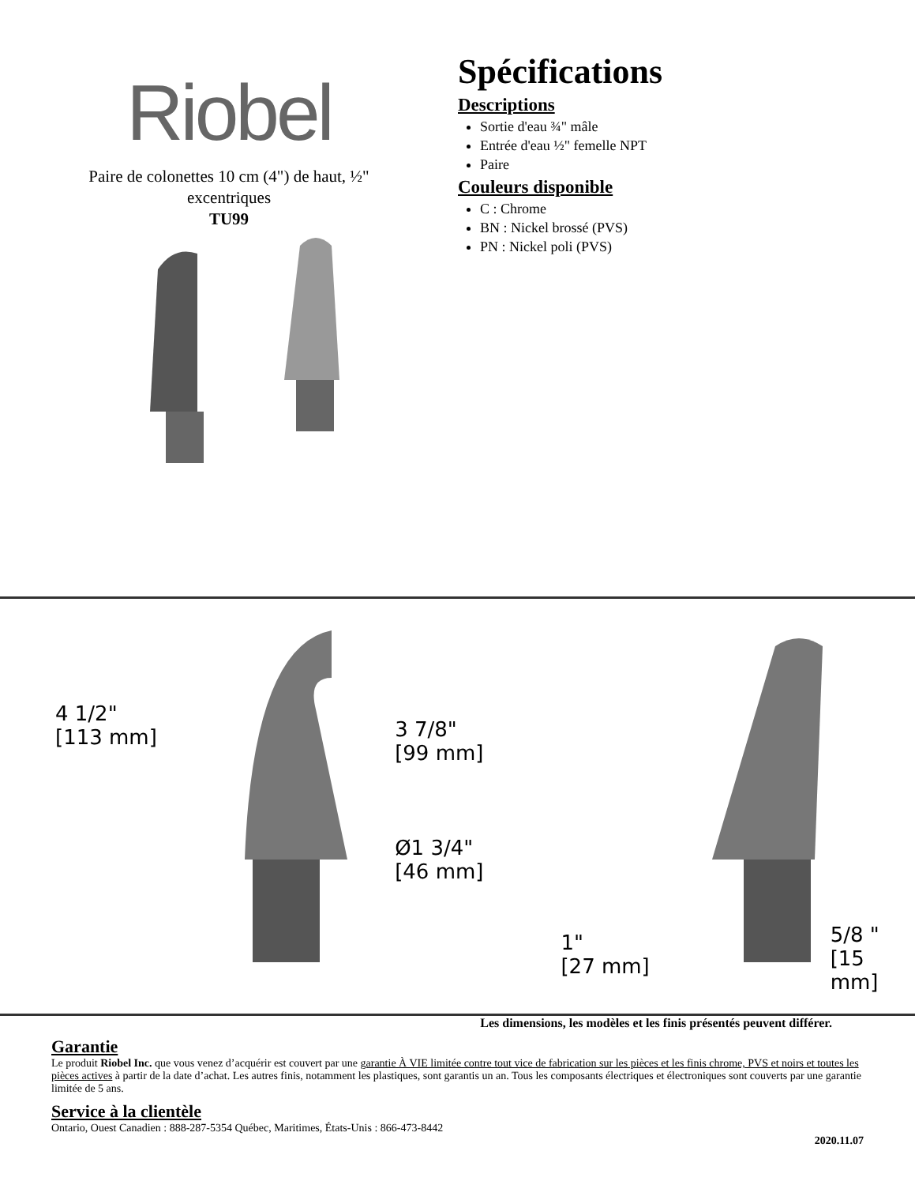Riobel
Paire de colonettes 10 cm (4") de haut, ½"
excentriques
TU99
Spécifications
Descriptions
Sortie d'eau ¾" mâle
Entrée d'eau ½" femelle NPT
Paire
Couleurs disponible
C : Chrome
BN : Nickel brossé (PVS)
PN : Nickel poli (PVS)
4 1/2"
[113 mm]
3 7/8"
[99 mm]
Ø1 3/4"
[46 mm]
1"
[27 mm]
5/8 "
[15 mm]
Les dimensions, les modèles et les finis présentés peuvent différer.
Garantie
Le produit Riobel Inc. que vous venez d’acquérir est couvert par une garantie À VIE limitée contre tout vice de fabrication sur les pièces et les finis chrome, PVS et noirs et toutes les pièces actives à partir de la date d’achat. Les autres finis, notamment les plastiques, sont garantis un an. Tous les composants électriques et électroniques sont couverts par une garantie limitée de 5 ans.
Service à la clientèle
Ontario, Ouest Canadien : 888-287-5354 Québec, Maritimes, États-Unis : 866-473-8442
2020.11.07